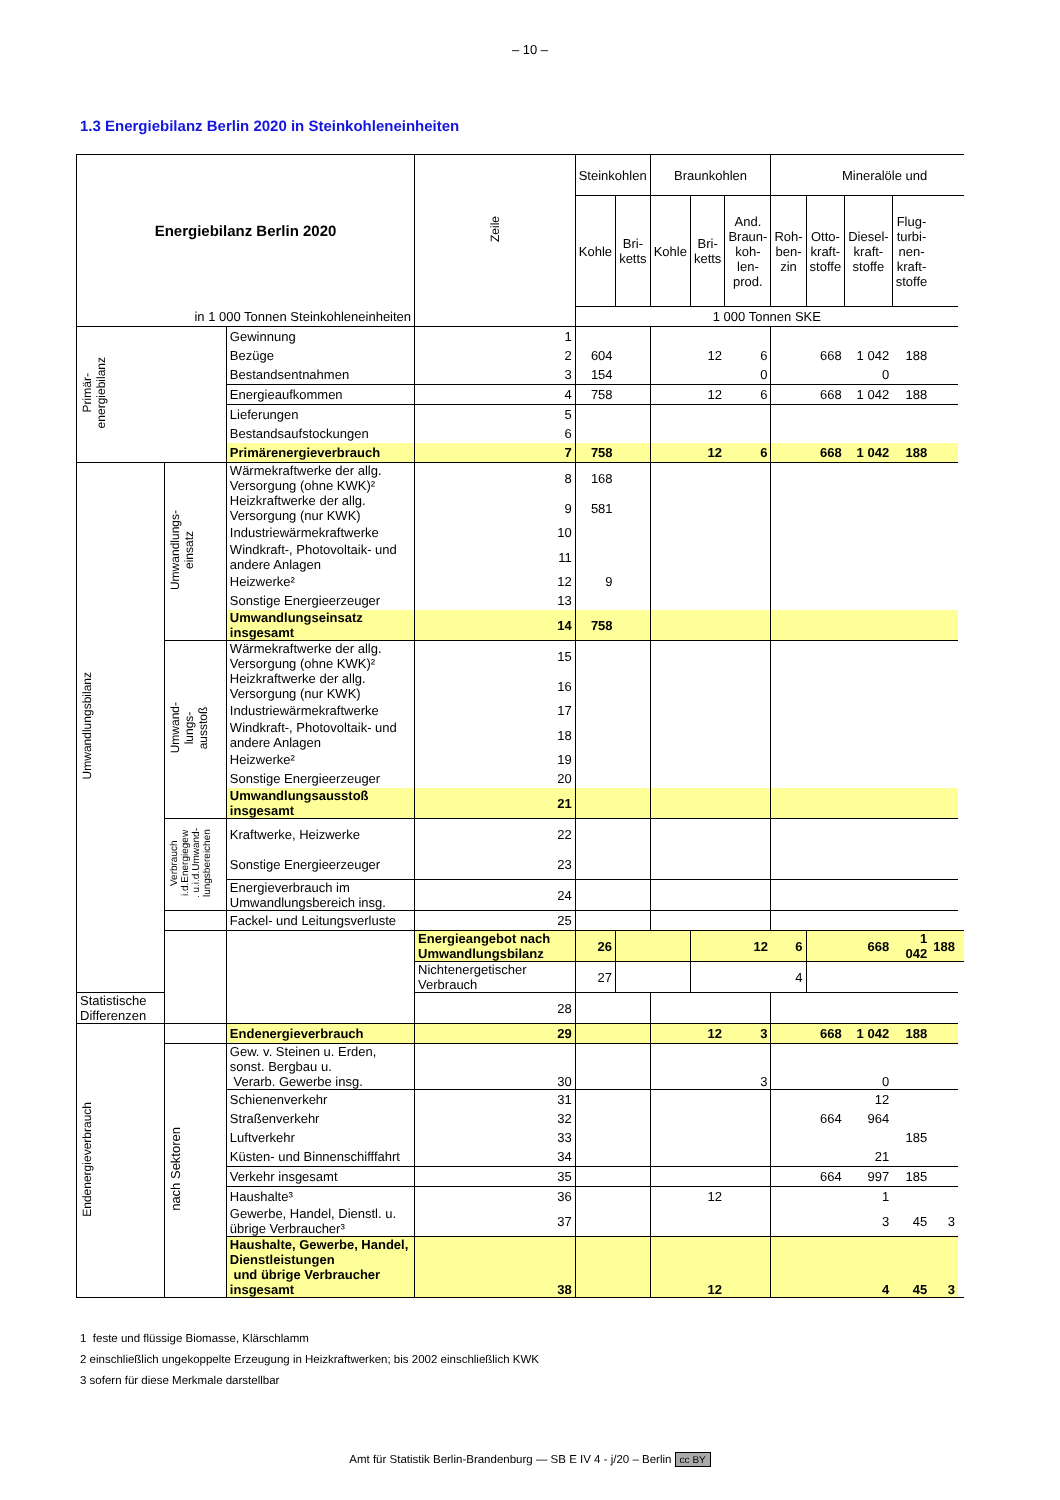– 10 –
1.3 Energiebilanz Berlin 2020 in Steinkohleneinheiten
| Energiebilanz Berlin 2020 | | | Zeile | Steinkohlen | | Braunkohlen | | | Mineralöle und | | | | | |
| --- | --- | --- | --- | --- | --- | --- | --- | --- | --- | --- | --- | --- | --- | --- |
| | | | | Kohle | Bri- ketts | Kohle | Bri- ketts | And. Braun- koh- len- prod. | Roh- ben- zin | Otto- kraft- stoffe | Diesel- kraft- stoffe | Flug- turbi- nen- kraft- stoffe | | |
| in 1 000 Tonnen Steinkohleneinheiten | | | | 1 000 Tonnen SKE | | | | | | | | | | |
| Primär- energiebilanz | | Gewinnung | 1 | | | | | | | | | | | |
| | | Bezüge | 2 | 604 | | | 12 | 6 | | 668 | 1 042 | 188 | | |
| | | Bestandsentnahmen | 3 | 154 | | | | 0 | | | 0 | | | |
| | | Energieaufkommen | 4 | 758 | | | 12 | 6 | | 668 | 1 042 | 188 | | |
| | | Lieferungen | 5 | | | | | | | | | | | |
| | | Bestandsaufstockungen | 6 | | | | | | | | | | | |
| | | Primärenergieverbrauch | 7 | 758 | | | 12 | 6 | | 668 | 1 042 | 188 | | |
| Umwandlungsbilanz | Umwandlungs- einsatz | Wärmekraftwerke der allg. Versorgung (ohne KWK)² | 8 | 168 | | | | | | | | | | |
| | | Heizkraftwerke der allg. Versorgung (nur KWK) | 9 | 581 | | | | | | | | | | |
| | | Industriewärmekraftwerke | 10 | | | | | | | | | | | |
| | | Windkraft-, Photovoltaik- und andere Anlagen | 11 | | | | | | | | | | | |
| | | Heizwerke² | 12 | 9 | | | | | | | | | | |
| | | Sonstige Energieerzeuger | 13 | | | | | | | | | | | |
| | | Umwandlungseinsatz insgesamt | 14 | 758 | | | | | | | | | | |
| | Umwand- lungs- ausstoß | Wärmekraftwerke der allg. Versorgung (ohne KWK)² | 15 | | | | | | | | | | | |
| | | Heizkraftwerke der allg. Versorgung (nur KWK) | 16 | | | | | | | | | | | |
| | | Industriewärmekraftwerke | 17 | | | | | | | | | | | |
| | | Windkraft-, Photovoltaik- und andere Anlagen | 18 | | | | | | | | | | | |
| | | Heizwerke² | 19 | | | | | | | | | | | |
| | | Sonstige Energieerzeuger | 20 | | | | | | | | | | | |
| | | Umwandlungsausstoß insgesamt | 21 | | | | | | | | | | | |
| | Verbrauch i.d.Energiegew . u.i.d.Umwand- lungsbereichen | Kraftwerke, Heizwerke | 22 | | | | | | | | | | | |
| | | Sonstige Energieerzeuger | 23 | | | | | | | | | | | |
| | | Energieverbrauch im Umwandlungsbereich insg. | 24 | | | | | | | | | | | |
| | | Fackel- und Leitungsverluste | 25 | | | | | | | | | | | |
| | | | Energieangebot nach Umwandlungsbilanz | 26 | | | | 12 | 6 | | 668 | 1 042 | 188 | |
| | | | Nichtenergetischer Verbrauch | 27 | | | | | 4 | | | | | |
| Statistische Differenzen | | | 28 | | | | | | | | | | | |
| Endenergieverbrauch | | Endenergieverbrauch | 29 | | | | 12 | 3 | | 668 | 1 042 | 188 | | |
| | nach Sektoren | Gew. v. Steinen u. Erden, sonst. Bergbau u. Verarb. Gewerbe insg. | 30 | | | | | 3 | | | 0 | | | |
| | | Schienenverkehr | 31 | | | | | | | | 12 | | | |
| | | Straßenverkehr | 32 | | | | | | | 664 | 964 | | | |
| | | Luftverkehr | 33 | | | | | | | | | 185 | | |
| | | Küsten- und Binnenschifffahrt | 34 | | | | | | | | 21 | | | |
| | | Verkehr insgesamt | 35 | | | | | | | 664 | 997 | 185 | | |
| | | Haushalte³ | 36 | | | | 12 | | | | 1 | | | |
| | | Gewerbe, Handel, Dienstl. u. übrige Verbraucher³ | 37 | | | | | | | | 3 | 45 | 3 | |
| | | Haushalte, Gewerbe, Handel, Dienstleistungen und übrige Verbraucher insgesamt | 38 | | | | 12 | | | | 4 | 45 | 3 | |
1 feste und flüssige Biomasse, Klärschlamm
2 einschließlich ungekoppelte Erzeugung in Heizkraftwerken; bis 2002 einschließlich KWK
3 sofern für diese Merkmale darstellbar
Amt für Statistik Berlin-Brandenburg — SB E IV 4 - j/20 – Berlin cc BY